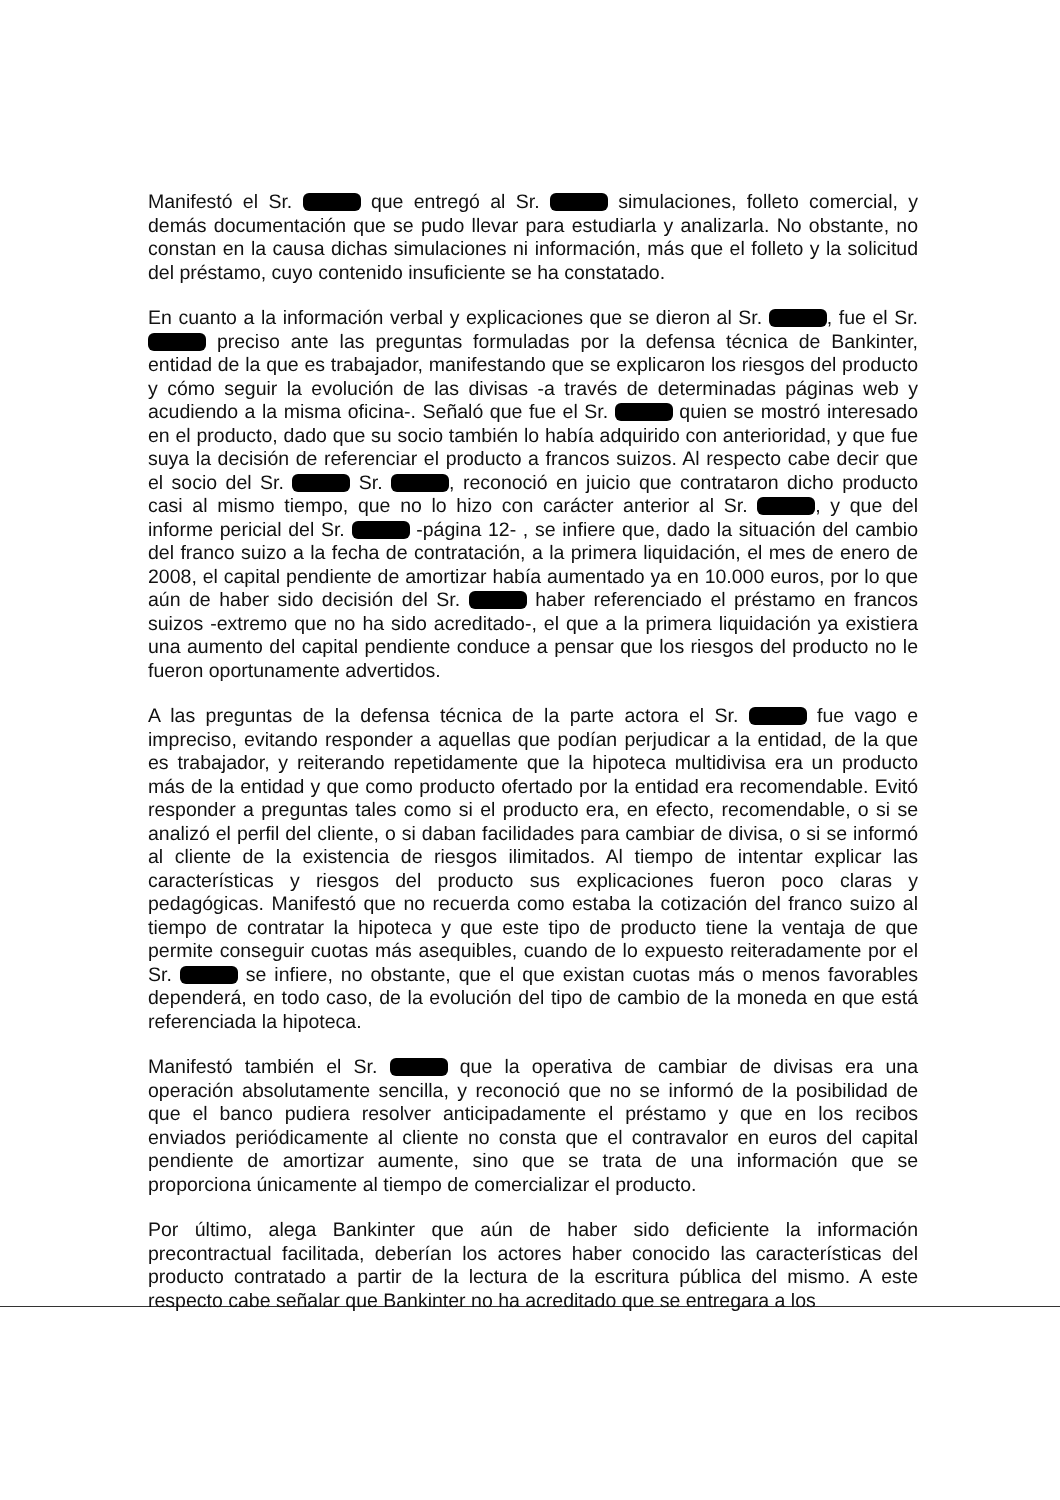Manifestó el Sr. que entregó al Sr. simulaciones, folleto comercial, y demás documentación que se pudo llevar para estudiarla y analizarla. No obstante, no constan en la causa dichas simulaciones ni información, más que el folleto y la solicitud del préstamo, cuyo contenido insuficiente se ha constatado.
En cuanto a la información verbal y explicaciones que se dieron al Sr. , fue el Sr. preciso ante las preguntas formuladas por la defensa técnica de Bankinter, entidad de la que es trabajador, manifestando que se explicaron los riesgos del producto y cómo seguir la evolución de las divisas -a través de determinadas páginas web y acudiendo a la misma oficina-. Señaló que fue el Sr. quien se mostró interesado en el producto, dado que su socio también lo había adquirido con anterioridad, y que fue suya la decisión de referenciar el producto a francos suizos. Al respecto cabe decir que el socio del Sr. Sr. , reconoció en juicio que contrataron dicho producto casi al mismo tiempo, que no lo hizo con carácter anterior al Sr. , y que del informe pericial del Sr. -página 12- , se infiere que, dado la situación del cambio del franco suizo a la fecha de contratación, a la primera liquidación, el mes de enero de 2008, el capital pendiente de amortizar había aumentado ya en 10.000 euros, por lo que aún de haber sido decisión del Sr. haber referenciado el préstamo en francos suizos -extremo que no ha sido acreditado-, el que a la primera liquidación ya existiera una aumento del capital pendiente conduce a pensar que los riesgos del producto no le fueron oportunamente advertidos.
A las preguntas de la defensa técnica de la parte actora el Sr. fue vago e impreciso, evitando responder a aquellas que podían perjudicar a la entidad, de la que es trabajador, y reiterando repetidamente que la hipoteca multidivisa era un producto más de la entidad y que como producto ofertado por la entidad era recomendable. Evitó responder a preguntas tales como si el producto era, en efecto, recomendable, o si se analizó el perfil del cliente, o si daban facilidades para cambiar de divisa, o si se informó al cliente de la existencia de riesgos ilimitados. Al tiempo de intentar explicar las características y riesgos del producto sus explicaciones fueron poco claras y pedagógicas. Manifestó que no recuerda como estaba la cotización del franco suizo al tiempo de contratar la hipoteca y que este tipo de producto tiene la ventaja de que permite conseguir cuotas más asequibles, cuando de lo expuesto reiteradamente por el Sr. se infiere, no obstante, que el que existan cuotas más o menos favorables dependerá, en todo caso, de la evolución del tipo de cambio de la moneda en que está referenciada la hipoteca.
Manifestó también el Sr. que la operativa de cambiar de divisas era una operación absolutamente sencilla, y reconoció que no se informó de la posibilidad de que el banco pudiera resolver anticipadamente el préstamo y que en los recibos enviados periódicamente al cliente no consta que el contravalor en euros del capital pendiente de amortizar aumente, sino que se trata de una información que se proporciona únicamente al tiempo de comercializar el producto.
Por último, alega Bankinter que aún de haber sido deficiente la información precontractual facilitada, deberían los actores haber conocido las características del producto contratado a partir de la lectura de la escritura pública del mismo. A este respecto cabe señalar que Bankinter no ha acreditado que se entregara a los